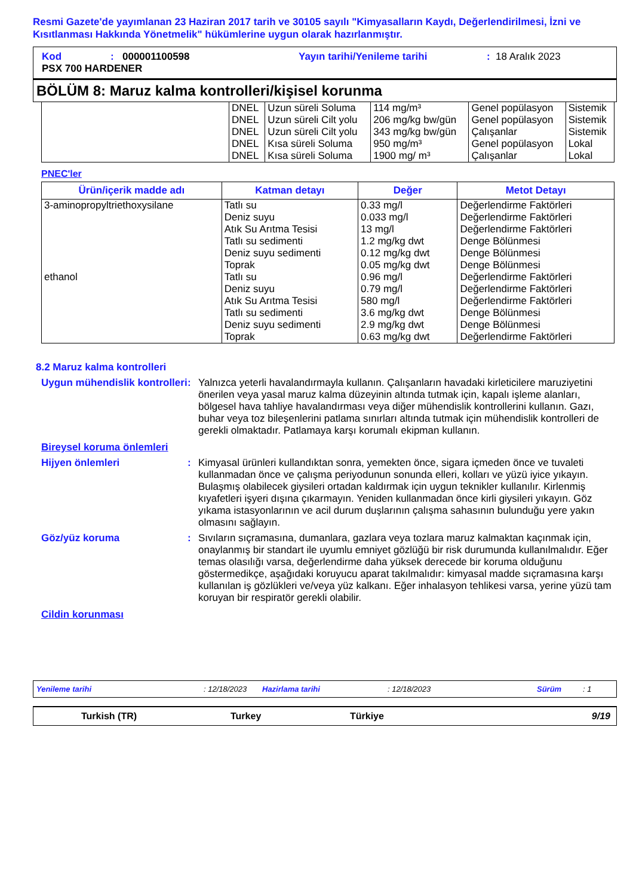Resmi Gazete'de yayımlanan 23 Haziran 2017 tarih ve 30105 sayılı "Kimyasalların Kaydı, Değerlendirilmesi, İzni ve Kısıtlanması Hakkında Yönetmelik" hükümlerine uygun olarak hazırlanmıştır.
Kod: 000001100598 Yayın tarihi/Yenileme tarihi: 18 Aralık 2023
PSX 700 HARDENER
BÖLÜM 8: Maruz kalma kontrolleri/kişisel korunma
| | DNEL | Uzun süreli Soluma | 114 mg/m³ | Genel popülasyon | Sistemik |
| | DNEL | Uzun süreli Cilt yolu | 206 mg/kg bw/gün | Genel popülasyon | Sistemik |
| | DNEL | Uzun süreli Cilt yolu | 343 mg/kg bw/gün | Çalışanlar | Sistemik |
| | DNEL | Kısa süreli Soluma | 950 mg/m³ | Genel popülasyon | Lokal |
| | DNEL | Kısa süreli Soluma | 1900 mg/ m³ | Çalışanlar | Lokal |
PNEC'ler
| Ürün/içerik madde adı | Katman detayı | Değer | Metot Detayı |
| --- | --- | --- | --- |
| 3-aminopropyltriethoxysilane ethanol | Tatlı su Deniz suyu Atık Su Arıtma Tesisi Tatlı su sedimenti Deniz suyu sedimenti Toprak Tatlı su Deniz suyu Atık Su Arıtma Tesisi Tatlı su sedimenti Deniz suyu sedimenti Toprak | 0.33 mg/l 0.033 mg/l 13 mg/l 1.2 mg/kg dwt 0.12 mg/kg dwt 0.05 mg/kg dwt 0.96 mg/l 0.79 mg/l 580 mg/l 3.6 mg/kg dwt 2.9 mg/kg dwt 0.63 mg/kg dwt | Değerlendirme Faktörleri Değerlendirme Faktörleri Değerlendirme Faktörleri Denge Bölünmesi Denge Bölünmesi Denge Bölünmesi Değerlendirme Faktörleri Değerlendirme Faktörleri Değerlendirme Faktörleri Denge Bölünmesi Denge Bölünmesi Değerlendirme Faktörleri |
8.2 Maruz kalma kontrolleri
Uygun mühendislik kontrolleri
: Yalnızca yeterli havalandırmayla kullanın. Çalışanların havadaki kirleticilere maruziyetini önerilen veya yasal maruz kalma düzeyinin altında tutmak için, kapalı işleme alanları, bölgesel hava tahliye havalandırması veya diğer mühendislik kontrollerini kullanın. Gazı, buhar veya toz bileşenlerini patlama sınırları altında tutmak için mühendislik kontrolleri de gerekli olmaktadır. Patlamaya karşı korumalı ekipman kullanın.
Bireysel koruma önlemleri
Hijyen önlemleri : Kimyasal ürünleri kullandıktan sonra, yemekten önce, sigara içmeden önce ve tuvaleti kullanmadan önce ve çalışma periyodunun sonunda elleri, kolları ve yüzü iyice yıkayın. Bulaşmış olabilecek giysileri ortadan kaldırmak için uygun teknikler kullanılır. Kirlenmiş kıyafetleri işyeri dışına çıkarmayın. Yeniden kullanmadan önce kirli giysileri yıkayın. Göz yıkama istasyonlarının ve acil durum duşlarının çalışma sahasının bulunduğu yere yakın olmasını sağlayın.
Göz/yüz koruma : Sıvıların sıçramasına, dumanlara, gazlara veya tozlara maruz kalmaktan kaçınmak için, onaylanmış bir standart ile uyumlu emniyet gözlüğü bir risk durumunda kullanılmalıdır. Eğer temas olasılığı varsa, değerlendirme daha yüksek derecede bir koruma olduğunu göstermedikçe, aşağıdaki koruyucu aparat takılmalıdır: kimyasal madde sıçramasına karşı kullanılan iş gözlükleri ve/veya yüz kalkanı. Eğer inhalasyon tehlikesi varsa, yerine yüzü tam koruyan bir respiratör gerekli olabilir.
Cildin korunması
Yenileme tarihi: 12/18/2023 Hazirlama tarihi: 12/18/2023 Sürüm: 1
Turkish (TR) Turkey Türkiye 9/19